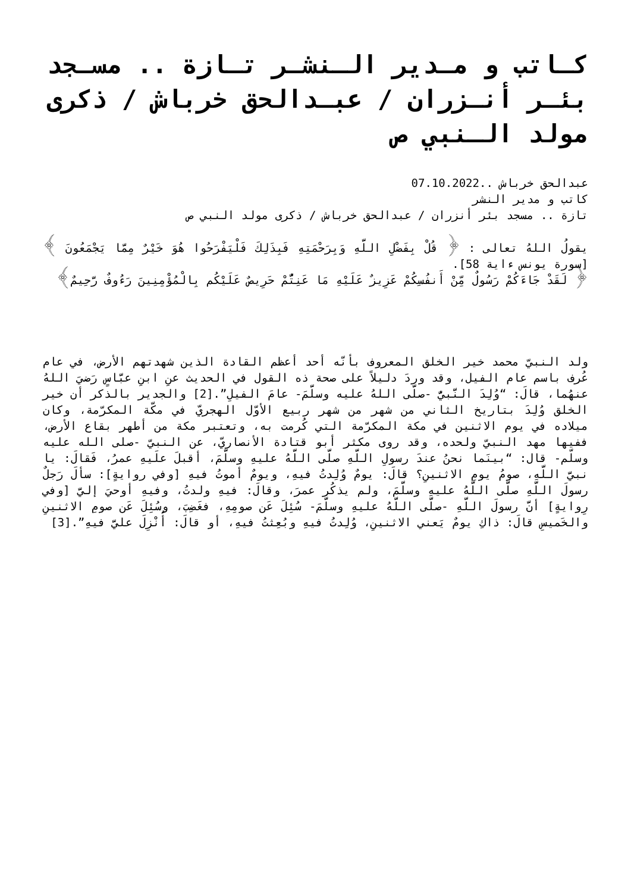كـاتب و مـدير الـنشـر تـازة .. مسـجد بئـر أنـزران / عبـدالحق خرباش / ذكرى مولد الـنبي ص
عبدالحق خرباش ..07.10.2022
كاتب و مدير النشر
تازة .. مسجد بئر أنزران / عبدالحق خرباش / ذكرى مولد النبي ص
يقولُ اللهُ تعالى : ﴿ قُلْ بِفَضْلِ اللَّهِ وَبِرَحْمَتِهِ فَبِذَلِكَ فَلْيَفْرَحُوا هُوَ خَيْرٌ مِمَّا يَجْمَعُونَ ﴾ [سورة يونس ءاية 58].
﴿ لَقَدْ جَاءَكُمْ رَسُولٌ مِّنْ أَنفُسِكُمْ عَزِيزٌ عَلَيْهِ مَا عَنِتُّمْ حَرِيصٌ عَلَيْكُم بِالْمُؤْمِنِينَ رَءُوفٌ رَّحِيمٌ﴾
ولد النبيّ محمد خير الخلق المعروف بأنّه أحد أعظم القادة الذين شهدتهم الأرض، في عام عُرف باسم عام الفيل، وقد وردَ دليلاً على صحة ذه القول في الحديث عنِ ابنِ عبَّاسٍ رَضيَ اللهُ عنهُما، قالَ: “وُلِدَ النَّبيُّ -صلَّى اللهُ عليه وسلَّمَ- عامَ الفيلِ”.[2] والجدير بالذكر أن خير الخلق وُلِدَ بتاريخ الثاني من شهر من شهر ربيع الأوّل الهجريّ في مكّة المكرّمة، وكان ميلاده في يوم الاثنين في مكة المكرّمة التي كُرمت به، وتعتبر مكة من أطهر بقاع الأرض، ففيها مهد النبيّ ولحده، وقد روى مكثر أبو قتادة الأنصاريّ، عن النبيّ -صلى الله عليه وسلّم- قال: “بينَما نحنُ عندَ رسولِ اللَّهِ صلَّى اللَّهُ عليهِ وسلَّمَ، أقبلَ علَيهِ عمرُ، فَقالَ: يا نبيَّ اللَّهِ، صومُ يومِ الاثنينِ؟ قالَ: يومٌ وُلِدتُ فيهِ، ويومٌ أموتُ فيهِ [وفي روايةٍ]: سألَ رَجلٌ رسولَ اللَّهِ صلَّى اللَّهُ عليهِ وسلَّمَ، ولم يذكُر عمرَ، وقالَ: فيهِ ولدتُ، وفيهِ أوحيَ إليَّ [وفي رِوايةٍ] أنَّ رسولَ اللَّهِ -صلَّى اللَّهُ عليهِ وسلَّمَ- سُئِلَ عَن صومِهِ، فغَضِبَ، وسُئِلَ عَن صومِ الاثنينِ والخَميسِ قالَ: ذاكِ يومٌ يَعني الاثنينِ، وُلِدتُ فيهِ وبُعِثتُ فيهِ، أو قالَ: أُنْزِلَ عليَّ فيهِ”.[3]